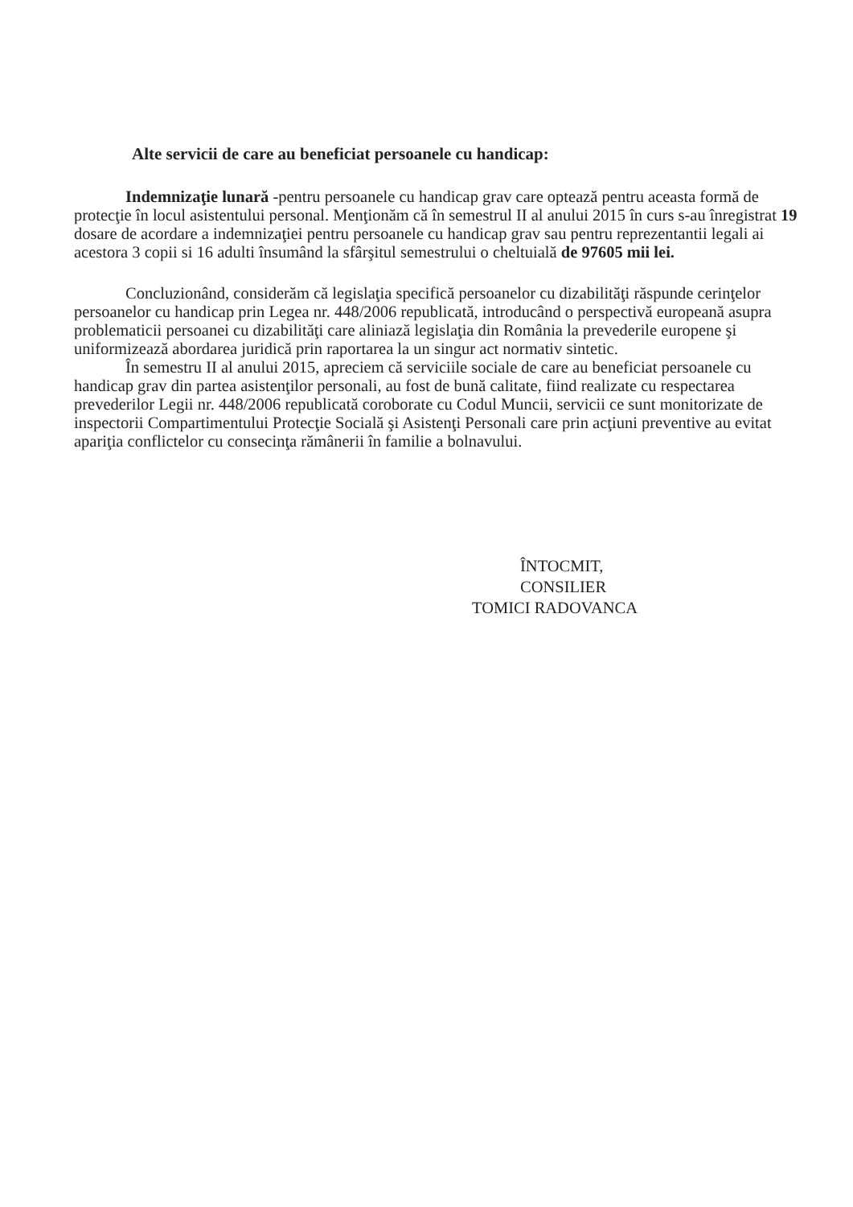Alte servicii de care au beneficiat persoanele cu handicap:
Indemnizaţie lunară -pentru persoanele cu handicap grav care optează pentru aceasta formă de protecţie în locul asistentului personal. Menţionăm că în semestrul II al anului 2015 în curs s-au înregistrat 19 dosare de acordare a indemnizaţiei pentru persoanele cu handicap grav sau pentru reprezentantii legali ai acestora 3 copii si 16 adulti însumând la sfârşitul semestrului o cheltuială de 97605 mii lei.
Concluzionând, considerăm că legislaţia specifică persoanelor cu dizabilităţi răspunde cerinţelor persoanelor cu handicap prin Legea nr. 448/2006 republicată, introducând o perspectivă europeană asupra problematicii persoanei cu dizabilităţi care aliniază legislaţia din România la prevederile europene şi uniformizează abordarea juridică prin raportarea la un singur act normativ sintetic.
În semestru II al anului 2015, apreciem că serviciile sociale de care au beneficiat persoanele cu handicap grav din partea asistenţilor personali, au fost de bună calitate, fiind realizate cu respectarea prevederilor Legii nr. 448/2006 republicată coroborate cu Codul Muncii, servicii ce sunt monitorizate de inspectorii Compartimentului Protecţie Socială şi Asistenţi Personali care prin acţiuni preventive au evitat apariţia conflictelor cu consecinţa rămânerii în familie a bolnavului.
ÎNTOCMIT,
CONSILIER
TOMICI RADOVANCA